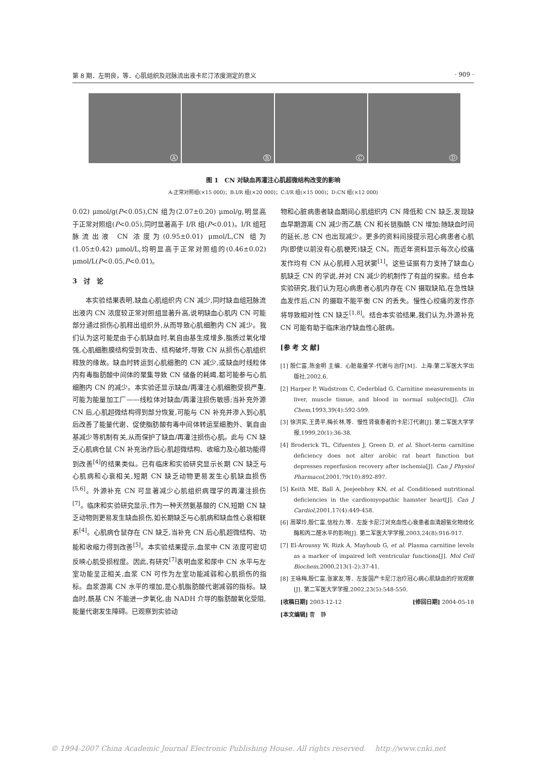第 8 期．左明良，等．心肌组织及冠脉流出液卡尼汀浓度测定的意义 · 909 ·
A
B
C
D
图 1　CN 对缺血再灌注心肌超微结构改变的影响
A:正常对照组(×15 000)；B:I/R 组(×20 000)；C:I/R 组(×15 000)；D:CN 组(×12 000)
0.02) μmol/g(P<0.05),CN 组为(2.07±0.20) μmol/g,明显高于正常对照组(P<0.05),同时显著高于 I/R 组(P<0.01)。I/R 组冠脉流出液 CN 浓度为(0.95±0.01) μmol/L,CN 组为(1.05±0.42) μmol/L,均明显高于正常对照组的(0.46±0.02) μmol/L(P<0.05,P<0.01)。
3　讨　论
本实验结果表明,缺血心肌组织内 CN 减少,同时缺血组冠脉流出液内 CN 浓度较正常对照组显著升高,说明缺血心肌内 CN 可能部分通过损伤心肌释出组织外,从而导致心肌细胞内 CN 减少。我们认为这可能是由于心肌缺血时,氧自由基生成增多,脂质过氧化增强,心肌细胞膜结构受到攻击、结构破坏,导致 CN 从损伤心肌组织释放的缘故。缺血时转运到心肌细胞的 CN 减少,或缺血时线粒体内有毒脂肪酸中间体的聚集导致 CN 储备的耗竭,都可能参与心肌细胞内 CN 的减少。本实验还显示缺血/再灌注心肌细胞受损严重,可能为能量加工厂——线粒体对缺血/再灌注损伤敏感;当补充外源 CN 后,心肌超微结构得到部分恢复,可能与 CN 补充并渗入到心肌后改善了能量代谢、促使脂肪酸有毒中间体转运至细胞外、氧自由基减少等机制有关,从而保护了缺血/再灌注损伤心肌。此与 CN 缺乏心肌病仓鼠 CN 补充治疗后心肌超微结构、收缩力及心脏功能得到改善<sup>[4]</sup>的结果类似。已有临床和实验研究显示长期 CN 缺乏与心肌病和心衰相关,短期 CN 缺乏动物更易发生心肌缺血损伤<sup>[5,6]</sup>。外源补充 CN 可显著减少心肌组织病理学的再灌注损伤<sup>[7]</sup>。临床和实验研究显示,作为一种天然氨基酸的 CN,短期 CN 缺乏动物则更易发生缺血损伤,如长期缺乏与心肌病和缺血性心衰相联系<sup>[4]</sup>。心肌病仓鼠存在 CN 缺乏,当补充 CN 后心肌超微结构、功能和收缩力得到改善<sup>[5]</sup>。本实验结果提示,血浆中 CN 浓度可密切反映心肌受损程度。因此,有研究<sup>[7]</sup>表明血浆和尿中 CN 水平与左室功能呈正相关,血浆 CN 可作为左室功能减弱和心肌损伤的指标。血浆游离 CN 水平的增加,是心肌脂肪酸代谢减弱的指标。缺血时,酰基 CN 不能进一步氧化,由 NADH 介导的脂肪酸氧化受阻,能量代谢发生障碍。已观察到实验动
物和心脏病患者缺血期间心肌组织内 CN 降低和 CN 缺乏,发现缺血早期游离 CN 减少而乙酰 CN 和长链脂酰 CN 增加;随缺血时间的延长,总 CN 也出现减少。更多的资料间接提示冠心病患者心肌内(即使以前没有心肌梗死)缺乏 CN。而近年资料显示每次心绞痛发作均有 CN 从心肌释入冠状窦<sup>[1]</sup>。这些证据有力支持了缺血心肌缺乏 CN 的学说,并对 CN 减少的机制作了有益的探索。结合本实验研究,我们认为冠心病患者心肌内存在 CN 摄取缺陷,在急性缺血发作后,CN 的摄取不能平衡 CN 的丢失。慢性心绞痛的发作亦将导致相对性 CN 缺乏<sup>[1,8]</sup>。结合本实验结果,我们认为,外源补充 CN 可能有助于临床治疗缺血性心脏病。
[参 考 文 献]
[1] 殷仁富,陈金明 主编．心脏能量学-代谢与治疗[M]．上海:第二军医大学出版社,2002.6.
[2] Harper P, Wadstrom C, Cederblad G. Carnitine measurements in liver, muscle tissue, and blood in normal subjects[J]. Clin Chem,1993,39(4):592-599.
[3] 徐洪实,王勇平,梅长林,等．慢性肾衰患者的卡尼汀代谢[J]. 第二军医大学学报,1999,20(1):36-38.
[4] Broderick TL, Cifuentes J, Green D, et al. Short-term carnitine deficiency does not alter arobic rat heart function but depresses reperfusion recovery after ischemia[J]. Can J Physiol Pharmacol,2001,79(10):892-897.
[5] Keith ME, Ball A, Jeejeebhoy KN, et al. Conditioned nutritional deficiencies in the cardiomyopathic hamster heart[J]. Can J Cardiol,2001,17(4):449-458.
[6] 周翠玲,殷仁富,信栓力,等．左旋卡尼汀对充血性心衰患者血清超氧化物歧化酶和丙二醛水平的影响[J]. 第二军医大学学报,2003,24(8):916-917.
[7] El-Aroussy W, Rizk A, Mayhoub G, et al. Plasma carnitine levels as a marker of impaired left ventricular functions[J]. Mol Cell Biochem,2000,213(1-2):37-41.
[8] 王咏梅,殷仁富,张家友,等．左旋国产卡尼汀治疗冠心病心肌缺血的疗效观察[J]. 第二军医大学学报,2002,23(5):548-550.
[收稿日期] 2003-12-12 [修回日期] 2004-05-18
[本文编辑] 曹　静
© 1994-2007 China Academic Journal Electronic Publishing House. All rights reserved.　 http://www.cnki.net